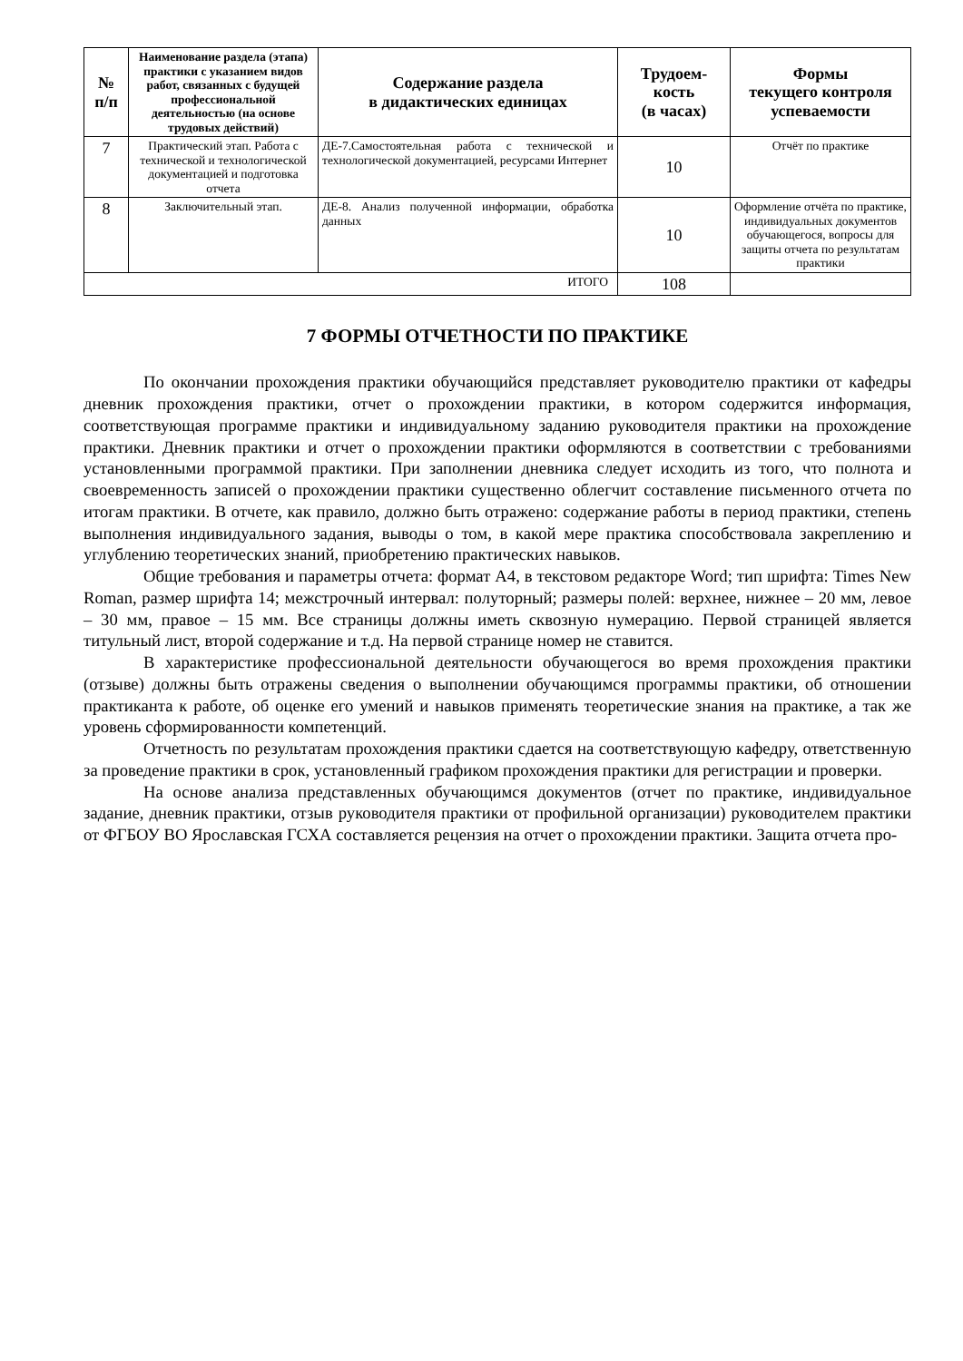| № п/п | Наименование раздела (этапа) практики с указанием видов работ, связанных с будущей профессиональной деятельностью (на основе трудовых действий) | Содержание раздела в дидактических единицах | Трудоем- кость (в часах) | Формы текущего контроля успеваемости |
| --- | --- | --- | --- | --- |
| 7 | Практический этап. Работа с технической и технологической документацией и подготовка отчета | ДЕ-7.Самостоятельная работа с технической и технологической документацией, ресурсами Интернет | 10 | Отчёт по практике |
| 8 | Заключительный этап. | ДЕ-8. Анализ полученной информации, обработка данных | 10 | Оформление отчёта по практике, индивидуальных документов обучающегося, вопросы для защиты отчета по результатам практики |
| ИТОГО | | | 108 | |
7 ФОРМЫ ОТЧЕТНОСТИ ПО ПРАКТИКЕ
По окончании прохождения практики обучающийся представляет руководителю практики от кафедры дневник прохождения практики, отчет о прохождении практики, в котором содержится информация, соответствующая программе практики и индивидуальному заданию руководителя практики на прохождение практики. Дневник практики и отчет о прохождении практики оформляются в соответствии с требованиями установленными программой практики. При заполнении дневника следует исходить из того, что полнота и своевременность записей о прохождении практики существенно облегчит составление письменного отчета по итогам практики. В отчете, как правило, должно быть отражено: содержание работы в период практики, степень выполнения индивидуального задания, выводы о том, в какой мере практика способствовала закреплению и углублению теоретических знаний, приобретению практических навыков.
Общие требования и параметры отчета: формат А4, в текстовом редакторе Word; тип шрифта: Times New Roman, размер шрифта 14; межстрочный интервал: полуторный; размеры полей: верхнее, нижнее – 20 мм, левое – 30 мм, правое – 15 мм. Все страницы должны иметь сквозную нумерацию. Первой страницей является титульный лист, второй содержание и т.д. На первой странице номер не ставится.
В характеристике профессиональной деятельности обучающегося во время прохождения практики (отзыве) должны быть отражены сведения о выполнении обучающимся программы практики, об отношении практиканта к работе, об оценке его умений и навыков применять теоретические знания на практике, а так же уровень сформированности компетенций.
Отчетность по результатам прохождения практики сдается на соответствующую кафедру, ответственную за проведение практики в срок, установленный графиком прохождения практики для регистрации и проверки.
На основе анализа представленных обучающимся документов (отчет по практике, индивидуальное задание, дневник практики, отзыв руководителя практики от профильной организации) руководителем практики от ФГБОУ ВО Ярославская ГСХА составляется рецензия на отчет о прохождении практики. Защита отчета про-